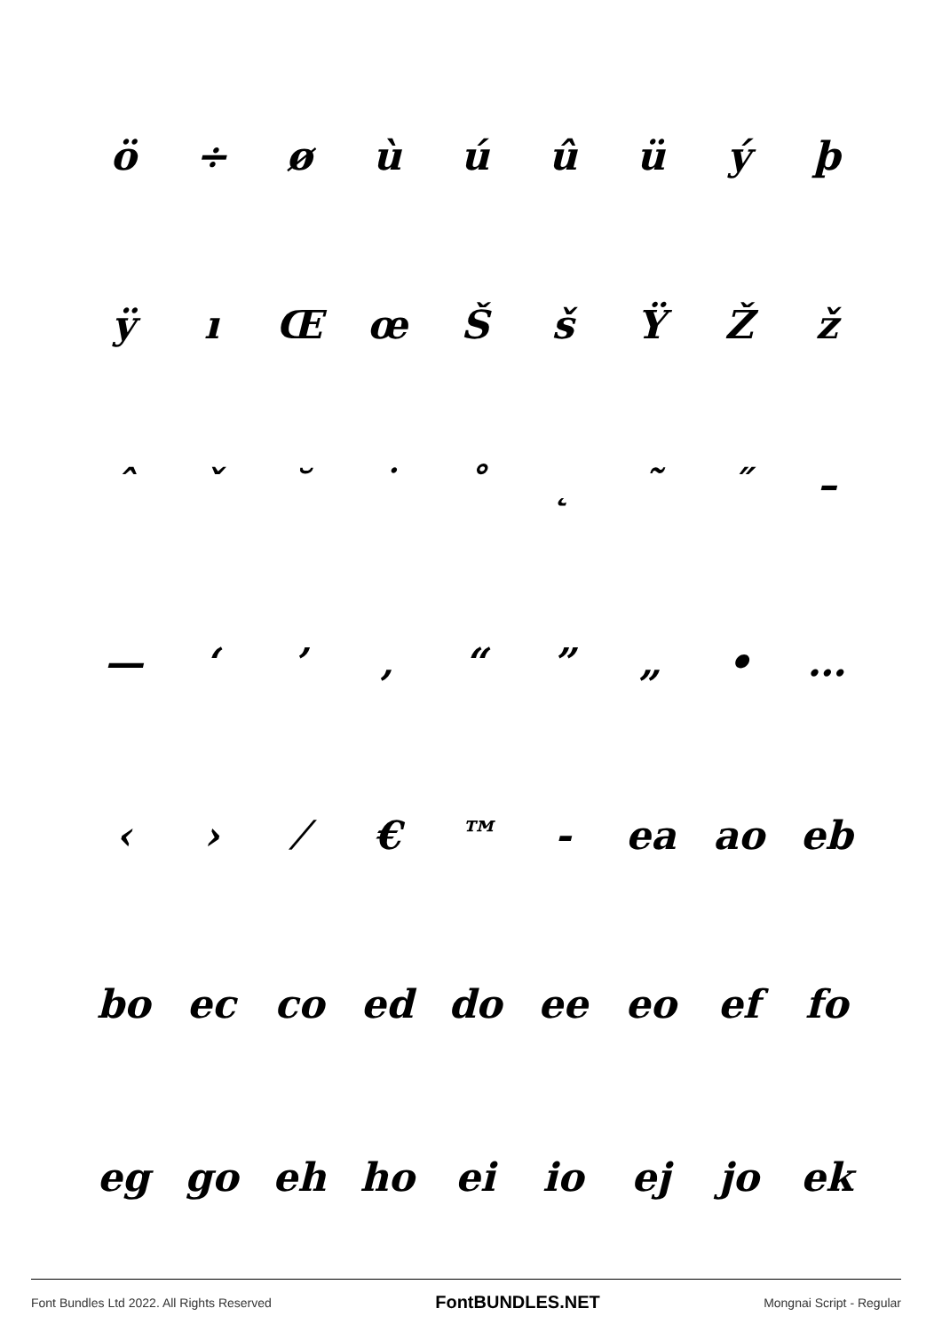ö ÷ øùúûüýþ
ÿıŒœŠšŸŽž
ˆˇ ˘ ˙ ˚ ˛ ˜ ˝ –
— ‘’ ‚ “” „ • …
‹ › ⁄ € ™ - ea ao eb
bo ec co ed do ee eo ef fo
eg go eh ho ei io ej jo ek
Font Bundles Ltd 2022. All Rights Reserved FontBUNDLES.NET Mongnai Script - Regular